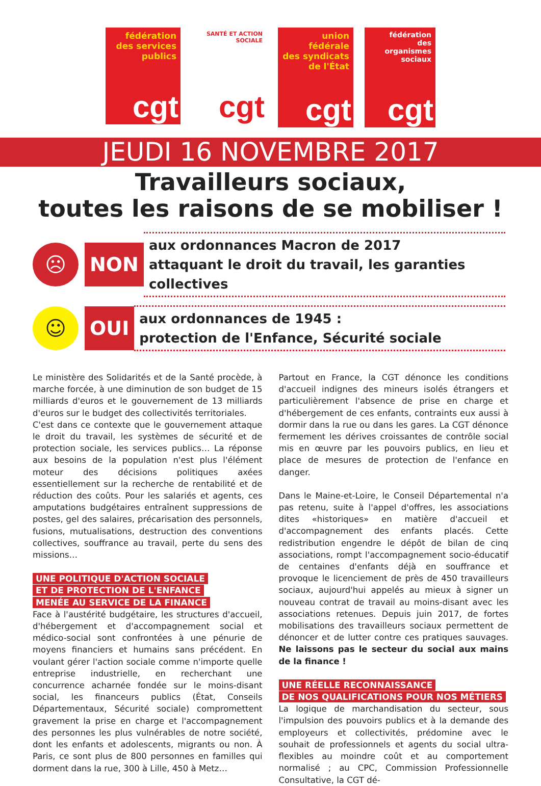fédération
des services
publics
cgt
SANTÉ ET ACTION SOCIALE
cgt
union fédérale
des syndicats
de l'État
cgt
fédération
des
organismes
sociaux
cgt
JEUDI 16 NOVEMBRE 2017
Travailleurs sociaux,
toutes les raisons de se mobiliser !
☹
NON
aux ordonnances Macron de 2017
attaquant le droit du travail, les garanties collectives
☺
OUI
aux ordonnances de 1945 :
protection de l'Enfance, Sécurité sociale
Le ministère des Solidarités et de la Santé procède, à marche forcée, à une diminution de son budget de 15 milliards d'euros et le gouvernement de 13 milliards d'euros sur le budget des collectivités territoriales.
C'est dans ce contexte que le gouvernement attaque le droit du travail, les systèmes de sécurité et de protection sociale, les services publics… La réponse aux besoins de la population n'est plus l'élément moteur des décisions politiques axées essentiellement sur la recherche de rentabilité et de réduction des coûts. Pour les salariés et agents, ces amputations budgétaires entraînent suppressions de postes, gel des salaires, précarisation des personnels, fusions, mutualisations, destruction des conventions collectives, souffrance au travail, perte du sens des missions…
UNE POLITIQUE D'ACTION SOCIALE
ET DE PROTECTION DE L'ENFANCE
MENÉE AU SERVICE DE LA FINANCE
Face à l'austérité budgétaire, les structures d'accueil, d'hébergement et d'accompagnement social et médico-social sont confrontées à une pénurie de moyens financiers et humains sans précédent. En voulant gérer l'action sociale comme n'importe quelle entreprise industrielle, en recherchant une concurrence acharnée fondée sur le moins-disant social, les financeurs publics (État, Conseils Départementaux, Sécurité sociale) compromettent gravement la prise en charge et l'accompagnement des personnes les plus vulnérables de notre société, dont les enfants et adolescents, migrants ou non. À Paris, ce sont plus de 800 personnes en familles qui dorment dans la rue, 300 à Lille, 450 à Metz…
Partout en France, la CGT dénonce les conditions d'accueil indignes des mineurs isolés étrangers et particulièrement l'absence de prise en charge et d'hébergement de ces enfants, contraints eux aussi à dormir dans la rue ou dans les gares. La CGT dénonce fermement les dérives croissantes de contrôle social mis en œuvre par les pouvoirs publics, en lieu et place de mesures de protection de l'enfance en danger.
Dans le Maine-et-Loire, le Conseil Départemental n'a pas retenu, suite à l'appel d'offres, les associations dites «historiques» en matière d'accueil et d'accompagnement des enfants placés. Cette redistribution engendre le dépôt de bilan de cinq associations, rompt l'accompagnement socio-éducatif de centaines d'enfants déjà en souffrance et provoque le licenciement de près de 450 travailleurs sociaux, aujourd'hui appelés au mieux à signer un nouveau contrat de travail au moins-disant avec les associations retenues. Depuis juin 2017, de fortes mobilisations des travailleurs sociaux permettent de dénoncer et de lutter contre ces pratiques sauvages. Ne laissons pas le secteur du social aux mains de la finance !
UNE RÉELLE RECONNAISSANCE
DE NOS QUALIFICATIONS POUR NOS MÉTIERS
La logique de marchandisation du secteur, sous l'impulsion des pouvoirs publics et à la demande des employeurs et collectivités, prédomine avec le souhait de professionnels et agents du social ultra-flexibles au moindre coût et au comportement normalisé ; au CPC, Commission Professionnelle Consultative, la CGT dé-